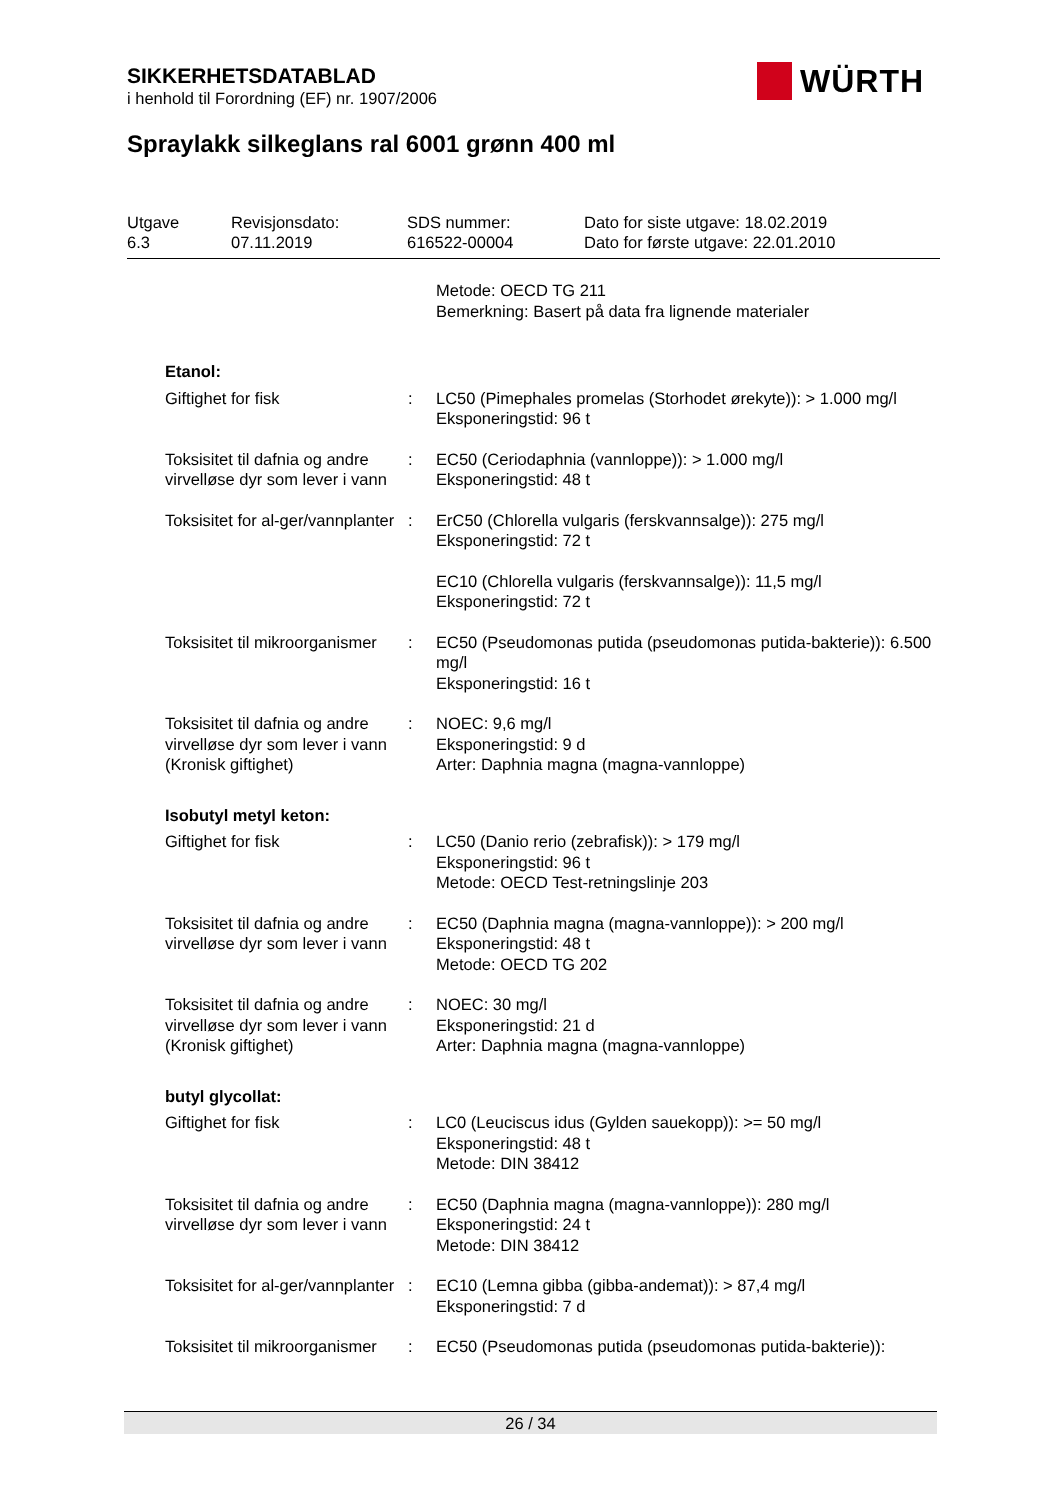SIKKERHETSDATABLAD
i henhold til Forordning (EF) nr. 1907/2006
WÜRTH
Spraylakk silkeglans ral 6001 grønn 400 ml
Utgave
6.3
Revisjonsdato:
07.11.2019
SDS nummer:
616522-00004
Dato for siste utgave: 18.02.2019
Dato for første utgave: 22.01.2010
| | | Metode: OECD TG 211 Bemerkning: Basert på data fra lignende materialer |
| Etanol: | | |
| Giftighet for fisk | : | LC50 (Pimephales promelas (Storhodet ørekyte)): > 1.000 mg/l Eksponeringstid: 96 t |
| Toksisitet til dafnia og andre virvelløse dyr som lever i vann | : | EC50 (Ceriodaphnia (vannloppe)): > 1.000 mg/l Eksponeringstid: 48 t |
| Toksisitet for al-ger/vannplanter | : | ErC50 (Chlorella vulgaris (ferskvannsalge)): 275 mg/l Eksponeringstid: 72 t |
| | | EC10 (Chlorella vulgaris (ferskvannsalge)): 11,5 mg/l Eksponeringstid: 72 t |
| Toksisitet til mikroorganismer | : | EC50 (Pseudomonas putida (pseudomonas putida-bakterie)): 6.500 mg/l Eksponeringstid: 16 t |
| Toksisitet til dafnia og andre virvelløse dyr som lever i vann (Kronisk giftighet) | : | NOEC: 9,6 mg/l Eksponeringstid: 9 d Arter: Daphnia magna (magna-vannloppe) |
| Isobutyl metyl keton: | | |
| Giftighet for fisk | : | LC50 (Danio rerio (zebrafisk)): > 179 mg/l Eksponeringstid: 96 t Metode: OECD Test-retningslinje 203 |
| Toksisitet til dafnia og andre virvelløse dyr som lever i vann | : | EC50 (Daphnia magna (magna-vannloppe)): > 200 mg/l Eksponeringstid: 48 t Metode: OECD TG 202 |
| Toksisitet til dafnia og andre virvelløse dyr som lever i vann (Kronisk giftighet) | : | NOEC: 30 mg/l Eksponeringstid: 21 d Arter: Daphnia magna (magna-vannloppe) |
| butyl glycollat: | | |
| Giftighet for fisk | : | LC0 (Leuciscus idus (Gylden sauekopp)): >= 50 mg/l Eksponeringstid: 48 t Metode: DIN 38412 |
| Toksisitet til dafnia og andre virvelløse dyr som lever i vann | : | EC50 (Daphnia magna (magna-vannloppe)): 280 mg/l Eksponeringstid: 24 t Metode: DIN 38412 |
| Toksisitet for al-ger/vannplanter | : | EC10 (Lemna gibba (gibba-andemat)): > 87,4 mg/l Eksponeringstid: 7 d |
| Toksisitet til mikroorganismer | : | EC50 (Pseudomonas putida (pseudomonas putida-bakterie)): |
26 / 34